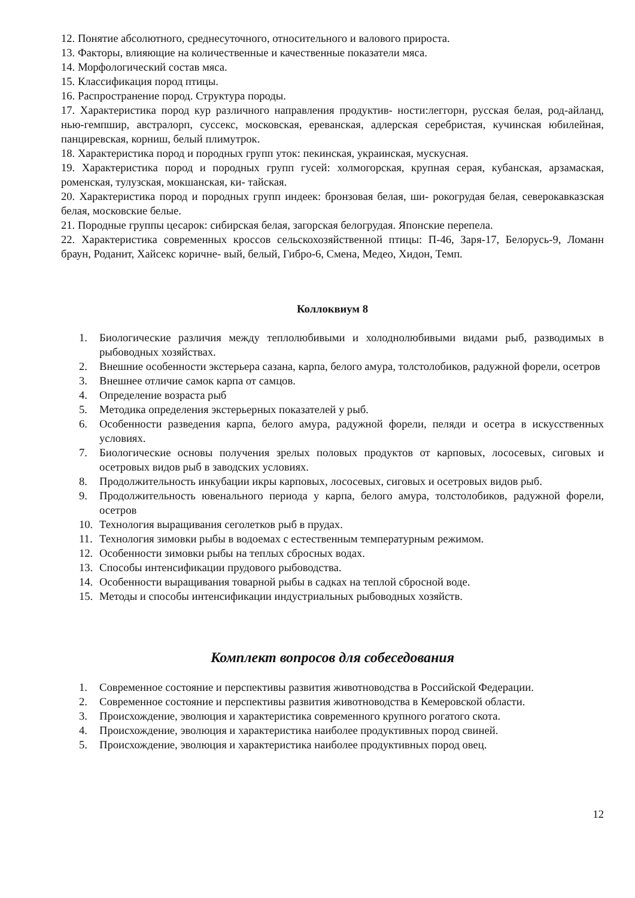12. Понятие абсолютного, среднесуточного, относительного и валового прироста.
13. Факторы, влияющие на количественные и качественные показатели мяса.
14. Морфологический состав мяса.
15. Классификация пород птицы.
16. Распространение пород. Структура породы.
17. Характеристика пород кур различного направления продуктив- ности:леггорн, русская белая, род-айланд, нью-гемпшир, австралорп, суссекс, московская, ереванская, адлерская серебристая, кучинская юбилейная, панциревская, корниш, белый плимутрок.
18. Характеристика пород и породных групп уток: пекинская, украинская, мускусная.
19. Характеристика пород и породных групп гусей: холмогорская, крупная серая, кубанская, арзамаская, роменская, тулузская, мокшанская, ки- тайская.
20. Характеристика пород и породных групп индеек: бронзовая белая, ши- рокогрудая белая, северокавказская белая, московские белые.
21. Породные группы цесарок: сибирская белая, загорская белогрудая. Японские перепела.
22. Характеристика современных кроссов сельскохозяйственной птицы: П-46, Заря-17, Белорусь-9, Ломанн браун, Роданит, Хайсекс коричне- вый, белый, Гибро-6, Смена, Медео, Хидон, Темп.
Коллоквиум 8
1. Биологические различия между теплолюбивыми и холоднолюбивыми видами рыб, разводимых в рыбоводных хозяйствах.
2. Внешние особенности экстерьера сазана, карпа, белого амура, толстолобиков, радужной форели, осетров
3. Внешнее отличие самок карпа от самцов.
4. Определение возраста рыб
5. Методика определения экстерьерных показателей у рыб.
6. Особенности разведения карпа, белого амура, радужной форели, пеляди и осетра в искусственных условиях.
7. Биологические основы получения зрелых половых продуктов от карповых, лососевых, сиговых и осетровых видов рыб в заводских условиях.
8. Продолжительность инкубации икры карповых, лососевых, сиговых и осетровых видов рыб.
9. Продолжительность ювенального периода у карпа, белого амура, толстолобиков, радужной форели, осетров
10. Технология выращивания сеголетков рыб в прудах.
11. Технология зимовки рыбы в водоемах с естественным температурным режимом.
12. Особенности зимовки рыбы на теплых сбросных водах.
13. Способы интенсификации прудового рыбоводства.
14. Особенности выращивания товарной рыбы в садках на теплой сбросной воде.
15. Методы и способы интенсификации индустриальных рыбоводных хозяйств.
Комплект вопросов для собеседования
1. Современное состояние и перспективы развития животноводства в Российской Федерации.
2. Современное состояние и перспективы развития животноводства в Кемеровской области.
3. Происхождение, эволюция и характеристика современного крупного рогатого скота.
4. Происхождение, эволюция и характеристика наиболее продуктивных пород свиней.
5. Происхождение, эволюция и характеристика наиболее продуктивных пород овец.
12